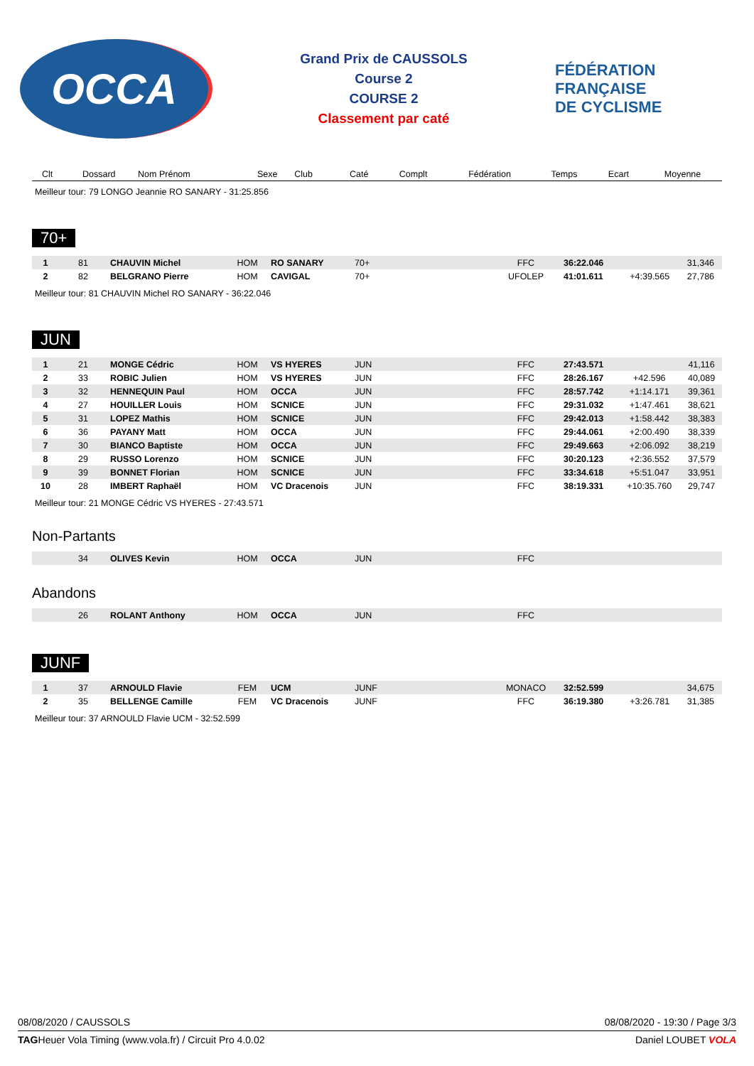OCCA
Grand Prix de CAUSSOLS
Course 2
COURSE 2
Classement par caté
FÉDÉRATION
FRANÇAISE
DE CYCLISME
| Clt | Dossard | Nom Prénom | Sexe | Club | Caté | Complt | Fédération | Temps | Ecart | Moyenne |
| --- | --- | --- | --- | --- | --- | --- | --- | --- | --- | --- |
Meilleur tour: 79 LONGO Jeannie RO SANARY - 31:25.856
70+
| 1 | 81 | CHAUVIN Michel | HOM | RO SANARY | 70+ | | FFC | 36:22.046 | | 31,346 |
| 2 | 82 | BELGRANO Pierre | HOM | CAVIGAL | 70+ | | UFOLEP | 41:01.611 | +4:39.565 | 27,786 |
Meilleur tour: 81 CHAUVIN Michel RO SANARY - 36:22.046
JUN
| 1 | 21 | MONGE Cédric | HOM | VS HYERES | JUN | | FFC | 27:43.571 | | 41,116 |
| 2 | 33 | ROBIC Julien | HOM | VS HYERES | JUN | | FFC | 28:26.167 | +42.596 | 40,089 |
| 3 | 32 | HENNEQUIN Paul | HOM | OCCA | JUN | | FFC | 28:57.742 | +1:14.171 | 39,361 |
| 4 | 27 | HOUILLER Louis | HOM | SCNICE | JUN | | FFC | 29:31.032 | +1:47.461 | 38,621 |
| 5 | 31 | LOPEZ Mathis | HOM | SCNICE | JUN | | FFC | 29:42.013 | +1:58.442 | 38,383 |
| 6 | 36 | PAYANY Matt | HOM | OCCA | JUN | | FFC | 29:44.061 | +2:00.490 | 38,339 |
| 7 | 30 | BIANCO Baptiste | HOM | OCCA | JUN | | FFC | 29:49.663 | +2:06.092 | 38,219 |
| 8 | 29 | RUSSO Lorenzo | HOM | SCNICE | JUN | | FFC | 30:20.123 | +2:36.552 | 37,579 |
| 9 | 39 | BONNET Florian | HOM | SCNICE | JUN | | FFC | 33:34.618 | +5:51.047 | 33,951 |
| 10 | 28 | IMBERT Raphaël | HOM | VC Dracenois | JUN | | FFC | 38:19.331 | +10:35.760 | 29,747 |
Meilleur tour: 21 MONGE Cédric VS HYERES - 27:43.571
Non-Partants
| | 34 | OLIVES Kevin | HOM | OCCA | JUN | | FFC | | | |
Abandons
| | 26 | ROLANT Anthony | HOM | OCCA | JUN | | FFC | | | |
JUNF
| 1 | 37 | ARNOULD Flavie | FEM | UCM | JUNF | | MONACO | 32:52.599 | | 34,675 |
| 2 | 35 | BELLENGE Camille | FEM | VC Dracenois | JUNF | | FFC | 36:19.380 | +3:26.781 | 31,385 |
Meilleur tour: 37 ARNOULD Flavie UCM - 32:52.599
08/08/2020 / CAUSSOLS 08/08/2020 - 19:30 / Page 3/3
TAGHeuer Vola Timing (www.vola.fr) / Circuit Pro 4.0.02 Daniel LOUBET VOLA